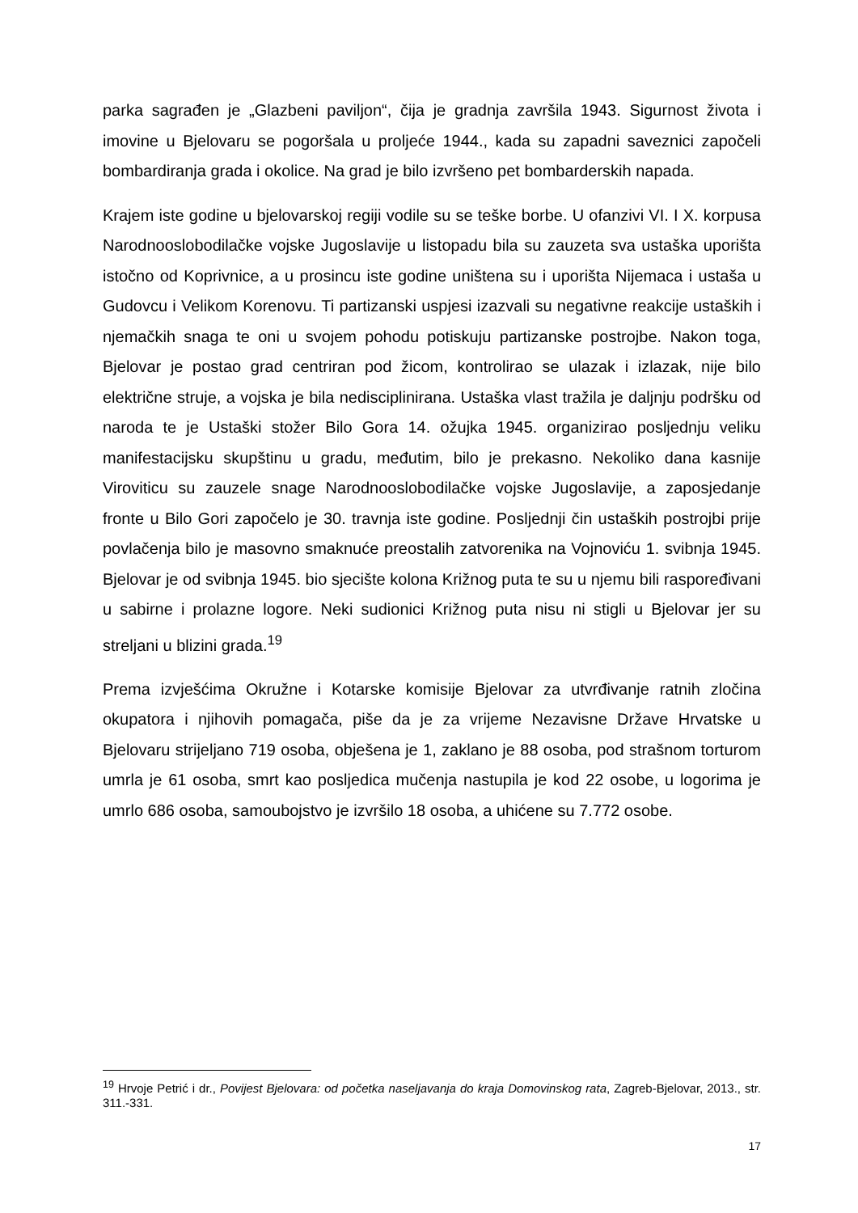parka sagrađen je „Glazbeni paviljon“, čija je gradnja završila 1943. Sigurnost života i imovine u Bjelovaru se pogoršala u proljeće 1944., kada su zapadni saveznici započeli bombardiranja grada i okolice. Na grad je bilo izvršeno pet bombarderskih napada.
Krajem iste godine u bjelovarskoj regiji vodile su se teške borbe. U ofanzivi VI. I X. korpusa Narodnooslobodilačke vojske Jugoslavije u listopadu bila su zauzeta sva ustaška uporišta istočno od Koprivnice, a u prosincu iste godine uništena su i uporišta Nijemaca i ustaša u Gudovcu i Velikom Korenovu. Ti partizanski uspjesi izazvali su negativne reakcije ustaških i njemačkih snaga te oni u svojem pohodu potiskuju partizanske postrojbe. Nakon toga, Bjelovar je postao grad centriran pod žicom, kontrolirao se ulazak i izlazak, nije bilo električne struje, a vojska je bila nedisciplinirana. Ustaška vlast tražila je daljnju podršku od naroda te je Ustaški stožer Bilo Gora 14. ožujka 1945. organizirao posljednju veliku manifestacijsku skupštinu u gradu, međutim, bilo je prekasno. Nekoliko dana kasnije Viroviticu su zauzele snage Narodnooslobodilačke vojske Jugoslavije, a zaposjedanje fronte u Bilo Gori započelo je 30. travnja iste godine. Posljednji čin ustaških postrojbi prije povlačenja bilo je masovno smaknuće preostalih zatvorenika na Vojnoviću 1. svibnja 1945. Bjelovar je od svibnja 1945. bio sjecište kolona Križnog puta te su u njemu bili raspoređivani u sabirne i prolazne logore. Neki sudionici Križnog puta nisu ni stigli u Bjelovar jer su streljani u blizini grada.<sup>19</sup>
Prema izvješćima Okružne i Kotarske komisije Bjelovar za utvrđivanje ratnih zločina okupatora i njihovih pomagača, piše da je za vrijeme Nezavisne Države Hrvatske u Bjelovaru strijeljano 719 osoba, obješena je 1, zaklano je 88 osoba, pod strašnom torturom umrla je 61 osoba, smrt kao posljedica mučenja nastupila je kod 22 osobe, u logorima je umrlo 686 osoba, samoubojstvo je izvršilo 18 osoba, a uhićene su 7.772 osobe.
<sup>19</sup> Hrvoje Petrić i dr., Povijest Bjelovara: od početka naseljavanja do kraja Domovinskog rata, Zagreb-Bjelovar, 2013., str. 311.-331.
17